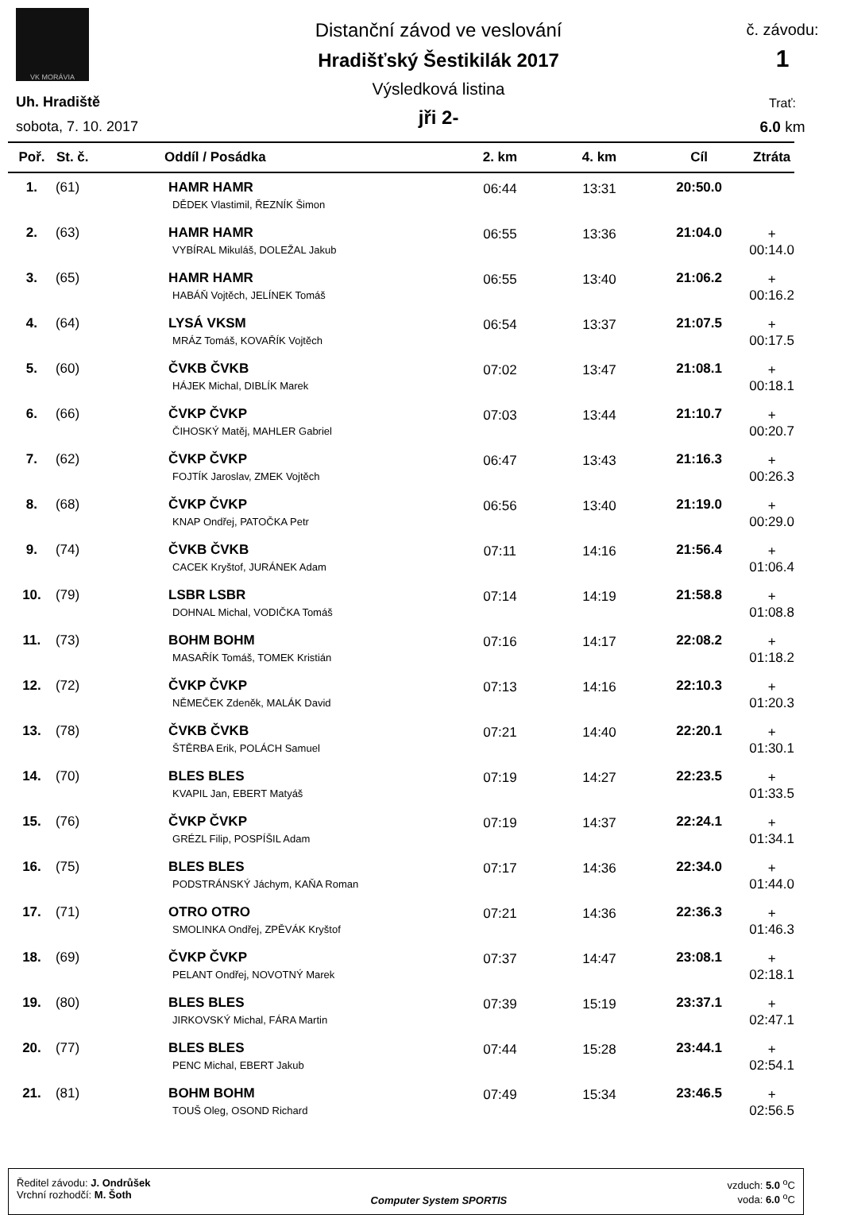VK MORÁVIA
Uh. Hradiště
sobota, 7. 10. 2017
Distanční závod ve veslování
Hradišťský Šestikilák 2017
Výsledková listina
jři 2-
č. závodu:
1
Trať:
6.0 km
| Poř. | St. č. | Oddíl / Posádka | 2. km | 4. km | Cíl | Ztráta |
| --- | --- | --- | --- | --- | --- | --- |
| 1. | (61) | HAMR HAMR DĚDEK Vlastimil, ŘEZNÍK Šimon | 06:44 | 13:31 | 20:50.0 | |
| 2. | (63) | HAMR HAMR VYBÍRAL Mikuláš, DOLEŽAL Jakub | 06:55 | 13:36 | 21:04.0 | + 00:14.0 |
| 3. | (65) | HAMR HAMR HABÁŇ Vojtěch, JELÍNEK Tomáš | 06:55 | 13:40 | 21:06.2 | + 00:16.2 |
| 4. | (64) | LYSÁ VKSM MRÁZ Tomáš, KOVAŘÍK Vojtěch | 06:54 | 13:37 | 21:07.5 | + 00:17.5 |
| 5. | (60) | ČVKB ČVKB HÁJEK Michal, DIBLÍK Marek | 07:02 | 13:47 | 21:08.1 | + 00:18.1 |
| 6. | (66) | ČVKP ČVKP ČIHOSKÝ Matěj, MAHLER Gabriel | 07:03 | 13:44 | 21:10.7 | + 00:20.7 |
| 7. | (62) | ČVKP ČVKP FOJTÍK Jaroslav, ZMEK Vojtěch | 06:47 | 13:43 | 21:16.3 | + 00:26.3 |
| 8. | (68) | ČVKP ČVKP KNAP Ondřej, PATOČKA Petr | 06:56 | 13:40 | 21:19.0 | + 00:29.0 |
| 9. | (74) | ČVKB ČVKB CACEK Kryštof, JURÁNEK Adam | 07:11 | 14:16 | 21:56.4 | + 01:06.4 |
| 10. | (79) | LSBR LSBR DOHNAL Michal, VODIČKA Tomáš | 07:14 | 14:19 | 21:58.8 | + 01:08.8 |
| 11. | (73) | BOHM BOHM MASAŘÍK Tomáš, TOMEK Kristián | 07:16 | 14:17 | 22:08.2 | + 01:18.2 |
| 12. | (72) | ČVKP ČVKP NĚMEČEK Zdeněk, MALÁK David | 07:13 | 14:16 | 22:10.3 | + 01:20.3 |
| 13. | (78) | ČVKB ČVKB ŠTĚRBA Erik, POLÁCH Samuel | 07:21 | 14:40 | 22:20.1 | + 01:30.1 |
| 14. | (70) | BLES BLES KVAPIL Jan, EBERT Matyáš | 07:19 | 14:27 | 22:23.5 | + 01:33.5 |
| 15. | (76) | ČVKP ČVKP GRÉZL Filip, POSPÍŠIL Adam | 07:19 | 14:37 | 22:24.1 | + 01:34.1 |
| 16. | (75) | BLES BLES PODSTRÁNSKÝ Jáchym, KAŇA Roman | 07:17 | 14:36 | 22:34.0 | + 01:44.0 |
| 17. | (71) | OTRO OTRO SMOLINKA Ondřej, ZPĚVÁK Kryštof | 07:21 | 14:36 | 22:36.3 | + 01:46.3 |
| 18. | (69) | ČVKP ČVKP PELANT Ondřej, NOVOTNÝ Marek | 07:37 | 14:47 | 23:08.1 | + 02:18.1 |
| 19. | (80) | BLES BLES JIRKOVSKÝ Michal, FÁRA Martin | 07:39 | 15:19 | 23:37.1 | + 02:47.1 |
| 20. | (77) | BLES BLES PENC Michal, EBERT Jakub | 07:44 | 15:28 | 23:44.1 | + 02:54.1 |
| 21. | (81) | BOHM BOHM TOUŠ Oleg, OSOND Richard | 07:49 | 15:34 | 23:46.5 | + 02:56.5 |
Ředitel závodu: J. Ondrůšek
Vrchní rozhodčí: M. Šoth
Computer System SPORTIS vzduch: 5.0 <sup>o</sup>C
voda: 6.0 <sup>o</sup>C